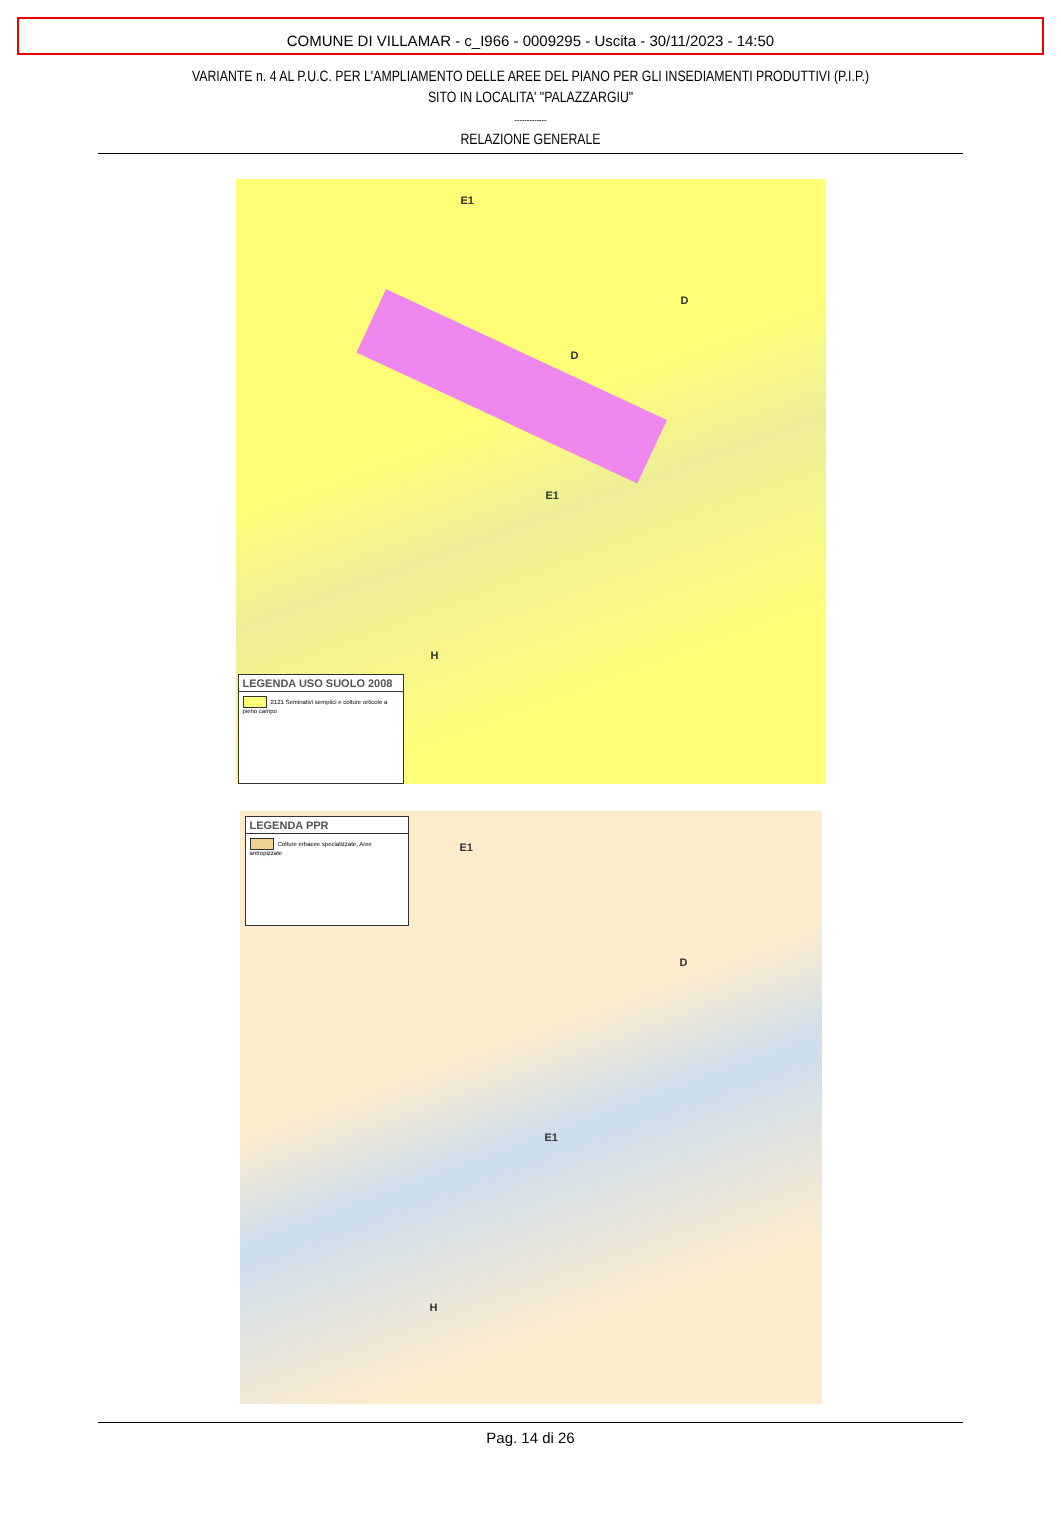COMUNE DI VILLAMAR - c_I966 - 0009295 - Uscita - 30/11/2023 - 14:50
VARIANTE n. 4 AL P.U.C. PER L'AMPLIAMENTO DELLE AREE DEL PIANO PER GLI INSEDIAMENTI PRODUTTIVI (P.I.P.)
SITO IN LOCALITA' "PALAZZARGIU"
-------------
RELAZIONE GENERALE
E1
D
D
E1
H
LEGENDA USO SUOLO 2008
2121 Seminativi semplici e colture orticole a pieno campo
LEGENDA PPR
Colture erbacee specializzate, Aree antropizzate
E1
D
E1
H
Pag. 14 di 26